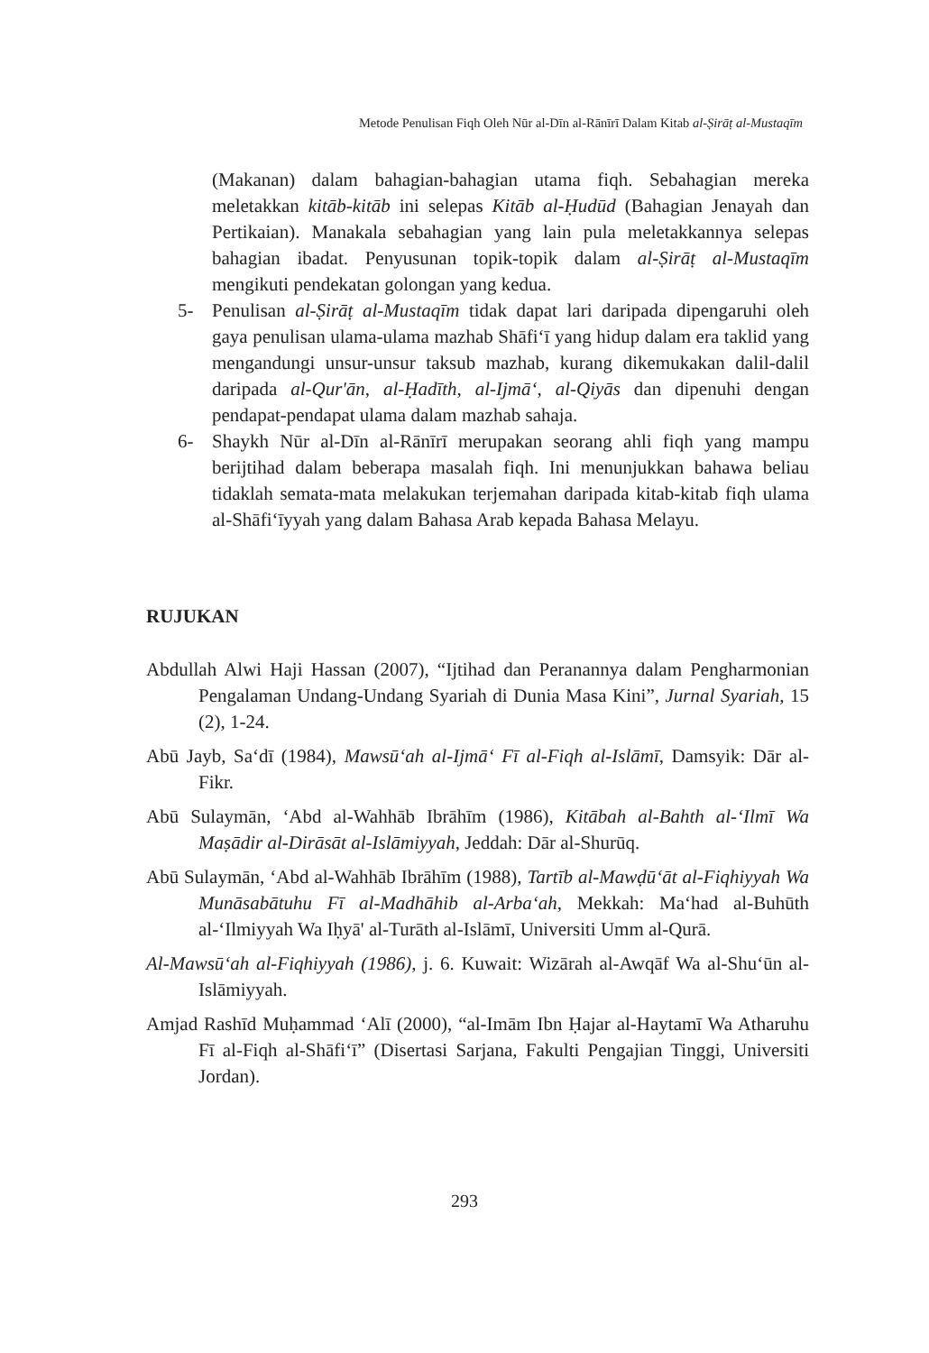Metode Penulisan Fiqh Oleh Nūr al-Dīn al-Rānīrī Dalam Kitab al-Ṣirāṭ al-Mustaqīm
(Makanan) dalam bahagian-bahagian utama fiqh. Sebahagian mereka meletakkan kitāb-kitāb ini selepas Kitāb al-Ḥudūd (Bahagian Jenayah dan Pertikaian). Manakala sebahagian yang lain pula meletakkannya selepas bahagian ibadat. Penyusunan topik-topik dalam al-Ṣirāṭ al-Mustaqīm mengikuti pendekatan golongan yang kedua.
5- Penulisan al-Ṣirāṭ al-Mustaqīm tidak dapat lari daripada dipengaruhi oleh gaya penulisan ulama-ulama mazhab Shāfi‘ī yang hidup dalam era taklid yang mengandungi unsur-unsur taksub mazhab, kurang dikemukakan dalil-dalil daripada al-Qur'ān, al-Ḥadīth, al-Ijmā‘, al-Qiyās dan dipenuhi dengan pendapat-pendapat ulama dalam mazhab sahaja.
6- Shaykh Nūr al-Dīn al-Rānīrī merupakan seorang ahli fiqh yang mampu berijtihad dalam beberapa masalah fiqh. Ini menunjukkan bahawa beliau tidaklah semata-mata melakukan terjemahan daripada kitab-kitab fiqh ulama al-Shāfi‘īyyah yang dalam Bahasa Arab kepada Bahasa Melayu.
RUJUKAN
Abdullah Alwi Haji Hassan (2007), “Ijtihad dan Peranannya dalam Pengharmonian Pengalaman Undang-Undang Syariah di Dunia Masa Kini”, Jurnal Syariah, 15 (2), 1-24.
Abū Jayb, Sa‘dī (1984), Mawsū‘ah al-Ijmā‘ Fī al-Fiqh al-Islāmī, Damsyik: Dār al-Fikr.
Abū Sulaymān, ‘Abd al-Wahhāb Ibrāhīm (1986), Kitābah al-Bahth al-‘Ilmī Wa Maṣādir al-Dirāsāt al-Islāmiyyah, Jeddah: Dār al-Shurūq.
Abū Sulaymān, ‘Abd al-Wahhāb Ibrāhīm (1988), Tartīb al-Mawḍū‘āt al-Fiqhiyyah Wa Munāsabātuhu Fī al-Madhāhib al-Arba‘ah, Mekkah: Ma‘had al-Buhūth al-‘Ilmiyyah Wa Iḥyā' al-Turāth al-Islāmī, Universiti Umm al-Qurā.
Al-Mawsū‘ah al-Fiqhiyyah (1986), j. 6. Kuwait: Wizārah al-Awqāf Wa al-Shu‘ūn al-Islāmiyyah.
Amjad Rashīd Muḥammad ‘Alī (2000), “al-Imām Ibn Ḥajar al-Haytamī Wa Atharuhu Fī al-Fiqh al-Shāfi‘ī” (Disertasi Sarjana, Fakulti Pengajian Tinggi, Universiti Jordan).
293